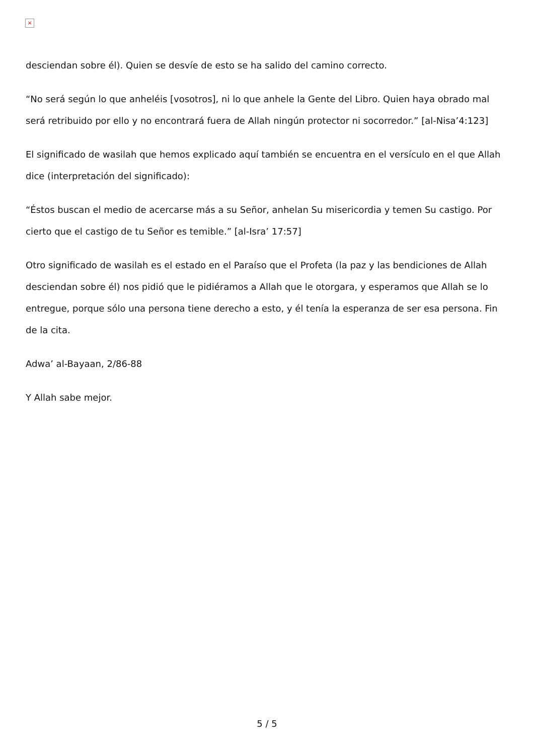×
desciendan sobre él). Quien se desvíe de esto se ha salido del camino correcto.
“No será según lo que anheléis [vosotros], ni lo que anhele la Gente del Libro. Quien haya obrado mal será retribuido por ello y no encontrará fuera de Allah ningún protector ni socorredor.” [al-Nisa’4:123]
El significado de wasilah que hemos explicado aquí también se encuentra en el versículo en el que Allah dice (interpretación del significado):
“Éstos buscan el medio de acercarse más a su Señor, anhelan Su misericordia y temen Su castigo. Por cierto que el castigo de tu Señor es temible.” [al-Isra’ 17:57]
Otro significado de wasilah es el estado en el Paraíso que el Profeta (la paz y las bendiciones de Allah desciendan sobre él) nos pidió que le pidiéramos a Allah que le otorgara, y esperamos que Allah se lo entregue, porque sólo una persona tiene derecho a esto, y él tenía la esperanza de ser esa persona. Fin de la cita.
Adwa’ al-Bayaan, 2/86-88
Y Allah sabe mejor.
5 / 5